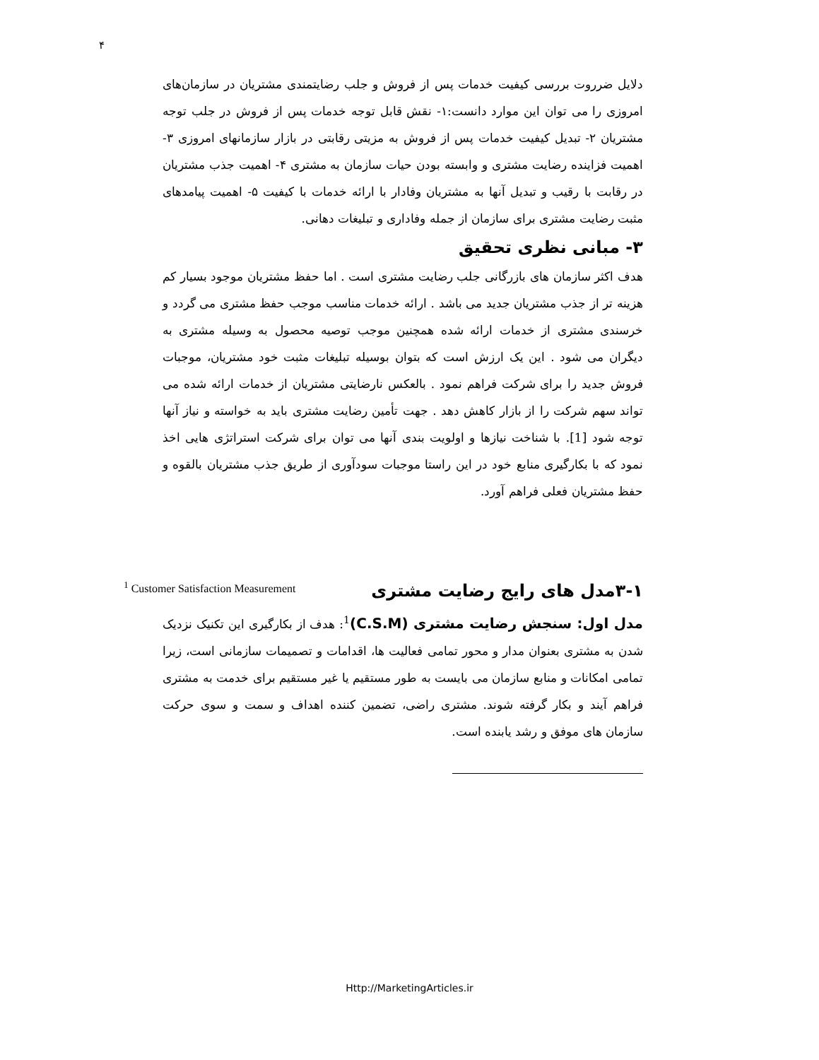۴
دلایل ضرروت بررسی کیفیت خدمات پس از فروش و جلب رضایتمندی مشتریان در سازمان‌های امروزی را می توان این موارد دانست:۱- نقش قابل توجه خدمات پس از فروش در جلب توجه مشتریان ۲- تبدیل کیفیت خدمات پس از فروش به مزیتی رقابتی در بازار سازمانهای امروزی ۳- اهمیت فزاینده رضایت مشتری و وابسته بودن حیات سازمان به مشتری ۴- اهمیت جذب مشتریان در رقابت با رقیب و تبدیل آنها به مشتریان وفادار با ارائه خدمات با کیفیت ۵- اهمیت پیامدهای مثبت رضایت مشتری برای سازمان از جمله وفاداری و تبلیغات دهانی.
۳- مبانی نظری تحقیق
هدف اکثر سازمان های بازرگانی جلب رضایت مشتری است . اما حفظ مشتریان موجود بسیار کم هزینه تر از جذب مشتریان جدید می باشد . ارائه خدمات مناسب موجب حفظ مشتری می گردد و خرسندی مشتری از خدمات ارائه شده همچنین موجب توصیه محصول به وسیله مشتری به دیگران می شود . این یک ارزش است که بتوان بوسیله تبلیغات مثبت خود مشتریان، موجبات فروش جدید را برای شرکت فراهم نمود . بالعکس نارضایتی مشتریان از خدمات ارائه شده می تواند سهم شرکت را از بازار کاهش دهد . جهت تأمین رضایت مشتری باید به خواسته و نیاز آنها توجه شود [1]. با شناخت نیازها و اولویت بندی آنها می توان برای شرکت استراتژی هایی اخذ نمود که با بکارگیری منابع خود در این راستا موجبات سودآوری از طریق جذب مشتریان بالقوه و حفظ مشتریان فعلی فراهم آورد.
۳-۱مدل های رایج رضایت مشتری
مدل اول: سنجش رضایت مشتری (C.S.M)<sup>1</sup>: هدف از بکارگیری این تکنیک نزدیک شدن به مشتری بعنوان مدار و محور تمامی فعالیت ها، اقدامات و تصمیمات سازمانی است، زیرا تمامی امکانات و منابع سازمان می بایست به طور مستقیم یا غیر مستقیم برای خدمت به مشتری فراهم آیند و بکار گرفته شوند. مشتری راضی، تضمین کننده اهداف و سمت و سوی حرکت سازمان های موفق و رشد یابنده است.
<sup>1</sup> Customer Satisfaction Measurement
Http://MarketingArticles.ir